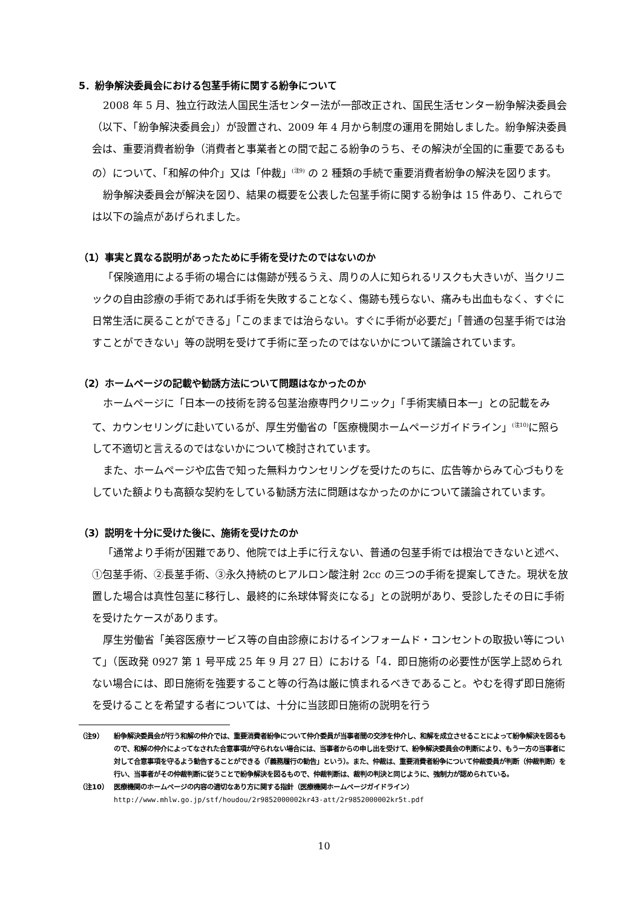5．紛争解決委員会における包茎手術に関する紛争について
2008 年 5 月、独立行政法人国民生活センター法が一部改正され、国民生活センター紛争解決委員会（以下、「紛争解決委員会」）が設置され、2009 年 4 月から制度の運用を開始しました。紛争解決委員会は、重要消費者紛争（消費者と事業者との間で起こる紛争のうち、その解決が全国的に重要であるもの）について、「和解の仲介」又は「仲裁」<sup>(注9)</sup> の 2 種類の手続で重要消費者紛争の解決を図ります。
紛争解決委員会が解決を図り、結果の概要を公表した包茎手術に関する紛争は 15 件あり、これらでは以下の論点があげられました。
（1）事実と異なる説明があったために手術を受けたのではないのか
「保険適用による手術の場合には傷跡が残るうえ、周りの人に知られるリスクも大きいが、当クリニックの自由診療の手術であれば手術を失敗することなく、傷跡も残らない、痛みも出血もなく、すぐに日常生活に戻ることができる」「このままでは治らない。すぐに手術が必要だ」「普通の包茎手術では治すことができない」等の説明を受けて手術に至ったのではないかについて議論されています。
（2）ホームページの記載や勧誘方法について問題はなかったのか
ホームページに「日本一の技術を誇る包茎治療専門クリニック」「手術実績日本一」との記載をみて、カウンセリングに赴いているが、厚生労働省の「医療機関ホームページガイドライン」<sup>(注10)</sup>に照らして不適切と言えるのではないかについて検討されています。
また、ホームページや広告で知った無料カウンセリングを受けたのちに、広告等からみて心づもりをしていた額よりも高額な契約をしている勧誘方法に問題はなかったのかについて議論されています。
（3）説明を十分に受けた後に、施術を受けたのか
「通常より手術が困難であり、他院では上手に行えない、普通の包茎手術では根治できないと述べ、①包茎手術、②長茎手術、③永久持続のヒアルロン酸注射 2cc の三つの手術を提案してきた。現状を放置した場合は真性包茎に移行し、最終的に糸球体腎炎になる」との説明があり、受診したその日に手術を受けたケースがあります。
厚生労働省「美容医療サービス等の自由診療におけるインフォームド・コンセントの取扱い等について」（医政発 0927 第 1 号平成 25 年 9 月 27 日）における「4．即日施術の必要性が医学上認められない場合には、即日施術を強要すること等の行為は厳に慎まれるべきであること。やむを得ず即日施術を受けることを希望する者については、十分に当該即日施術の説明を行う
（注9） 紛争解決委員会が行う和解の仲介では、重要消費者紛争について仲介委員が当事者間の交渉を仲介し、和解を成立させることによって紛争解決を図るもので、和解の仲介によってなされた合意事項が守られない場合には、当事者からの申し出を受けて、紛争解決委員会の判断により、もう一方の当事者に対して合意事項を守るよう勧告することができる（「義務履行の勧告」という）。また、仲裁は、重要消費者紛争について仲裁委員が判断（仲裁判断）を行い、当事者がその仲裁判断に従うことで紛争解決を図るもので、仲裁判断は、裁判の判決と同じように、強制力が認められている。
（注10） 医療機関のホームページの内容の適切なあり方に関する指針（医療機関ホームページガイドライン）
http://www.mhlw.go.jp/stf/houdou/2r9852000002kr43-att/2r9852000002kr5t.pdf
10